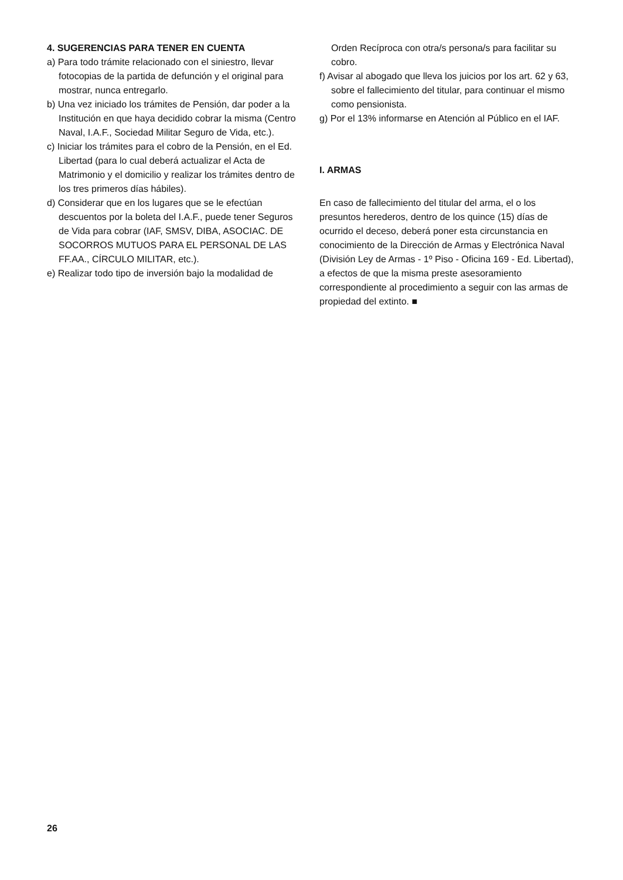4. SUGERENCIAS PARA TENER EN CUENTA
a) Para todo trámite relacionado con el siniestro, llevar fotocopias de la partida de defunción y el original para mostrar, nunca entregarlo.
b) Una vez iniciado los trámites de Pensión, dar poder a la Institución en que haya decidido cobrar la misma (Centro Naval, I.A.F., Sociedad Militar Seguro de Vida, etc.).
c) Iniciar los trámites para el cobro de la Pensión, en el Ed. Libertad (para lo cual deberá actualizar el Acta de Matrimonio y el domicilio y realizar los trámites dentro de los tres primeros días hábiles).
d) Considerar que en los lugares que se le efectúan descuentos por la boleta del I.A.F., puede tener Seguros de Vida para cobrar (IAF, SMSV, DIBA, ASOCIAC. DE SOCORROS MUTUOS PARA EL PERSONAL DE LAS FF.AA., CÍRCULO MILITAR, etc.).
e) Realizar todo tipo de inversión bajo la modalidad de
Orden Recíproca con otra/s persona/s para facilitar su cobro.
f) Avisar al abogado que lleva los juicios por los art. 62 y 63, sobre el fallecimiento del titular, para continuar el mismo como pensionista.
g) Por el 13% informarse en Atención al Público en el IAF.
I. ARMAS
En caso de fallecimiento del titular del arma, el o los presuntos herederos, dentro de los quince (15) días de ocurrido el deceso, deberá poner esta circunstancia en conocimiento de la Dirección de Armas y Electrónica Naval (División Ley de Armas - 1º Piso - Oficina 169 - Ed. Libertad), a efectos de que la misma preste asesoramiento correspondiente al procedimiento a seguir con las armas de propiedad del extinto. ■
26